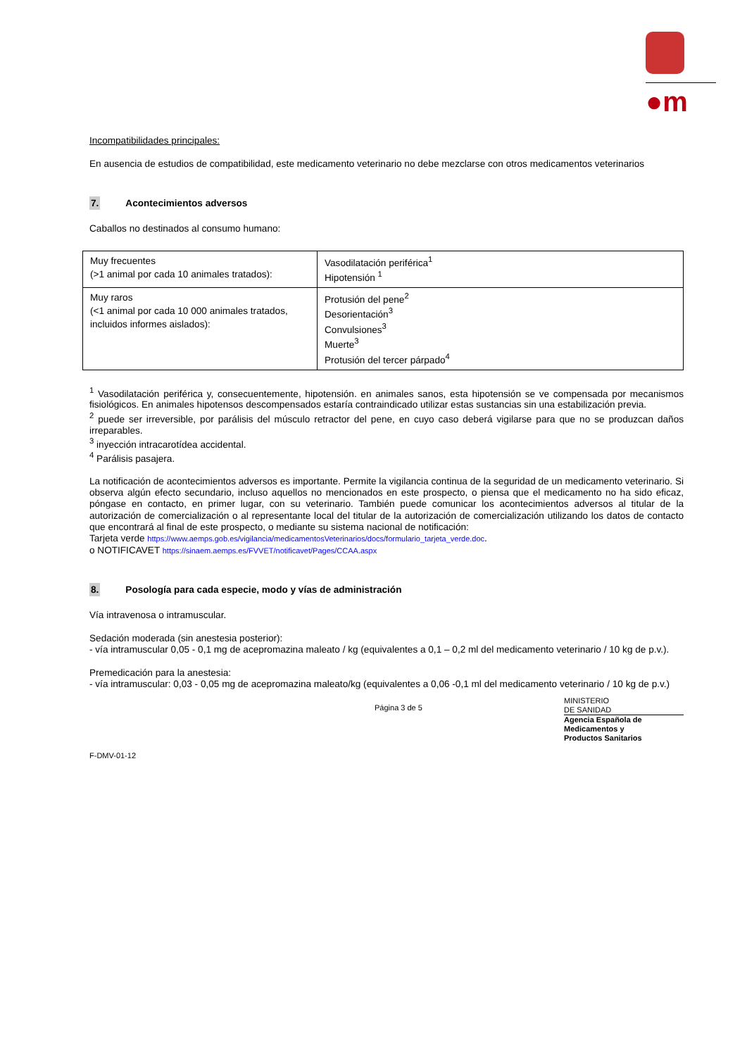●m
Incompatibilidades principales:
En ausencia de estudios de compatibilidad, este medicamento veterinario no debe mezclarse con otros medicamentos veterinarios
7. Acontecimientos adversos
Caballos no destinados al consumo humano:
| Muy frecuentes (>1 animal por cada 10 animales tratados): | Vasodilatación periférica<sup>1</sup> Hipotensión <sup>1</sup> |
| Muy raros (<1 animal por cada 10 000 animales tratados, incluidos informes aislados): | Protusión del pene<sup>2</sup> Desorientación<sup>3</sup> Convulsiones<sup>3</sup> Muerte<sup>3</sup> Protusión del tercer párpado<sup>4</sup> |
<sup>1</sup> Vasodilatación periférica y, consecuentemente, hipotensión. en animales sanos, esta hipotensión se ve compensada por mecanismos fisiológicos. En animales hipotensos descompensados estaría contraindicado utilizar estas sustancias sin una estabilización previa.
<sup>2</sup> puede ser irreversible, por parálisis del músculo retractor del pene, en cuyo caso deberá vigilarse para que no se produzcan daños irreparables.
<sup>3</sup> inyección intracarotídea accidental.
<sup>4</sup> Parálisis pasajera.
La notificación de acontecimientos adversos es importante. Permite la vigilancia continua de la seguridad de un medicamento veterinario. Si observa algún efecto secundario, incluso aquellos no mencionados en este prospecto, o piensa que el medicamento no ha sido eficaz, póngase en contacto, en primer lugar, con su veterinario. También puede comunicar los acontecimientos adversos al titular de la autorización de comercialización o al representante local del titular de la autorización de comercialización utilizando los datos de contacto que encontrará al final de este prospecto, o mediante su sistema nacional de notificación:
Tarjeta verde https://www.aemps.gob.es/vigilancia/medicamentosVeterinarios/docs/formulario_tarjeta_verde.doc.
o NOTIFICAVET https://sinaem.aemps.es/FVVET/notificavet/Pages/CCAA.aspx
8. Posología para cada especie, modo y vías de administración
Vía intravenosa o intramuscular.
Sedación moderada (sin anestesia posterior):
- vía intramuscular 0,05 - 0,1 mg de acepromazina maleato / kg (equivalentes a 0,1 – 0,2 ml del medicamento veterinario / 10 kg de p.v.).
Premedicación para la anestesia:
- vía intramuscular: 0,03 - 0,05 mg de acepromazina maleato/kg (equivalentes a 0,06 -0,1 ml del medicamento veterinario / 10 kg de p.v.)
Página 3 de 5 MINISTERIO
DE SANIDAD
Agencia Española de
Medicamentos y
Productos Sanitarios
F-DMV-01-12